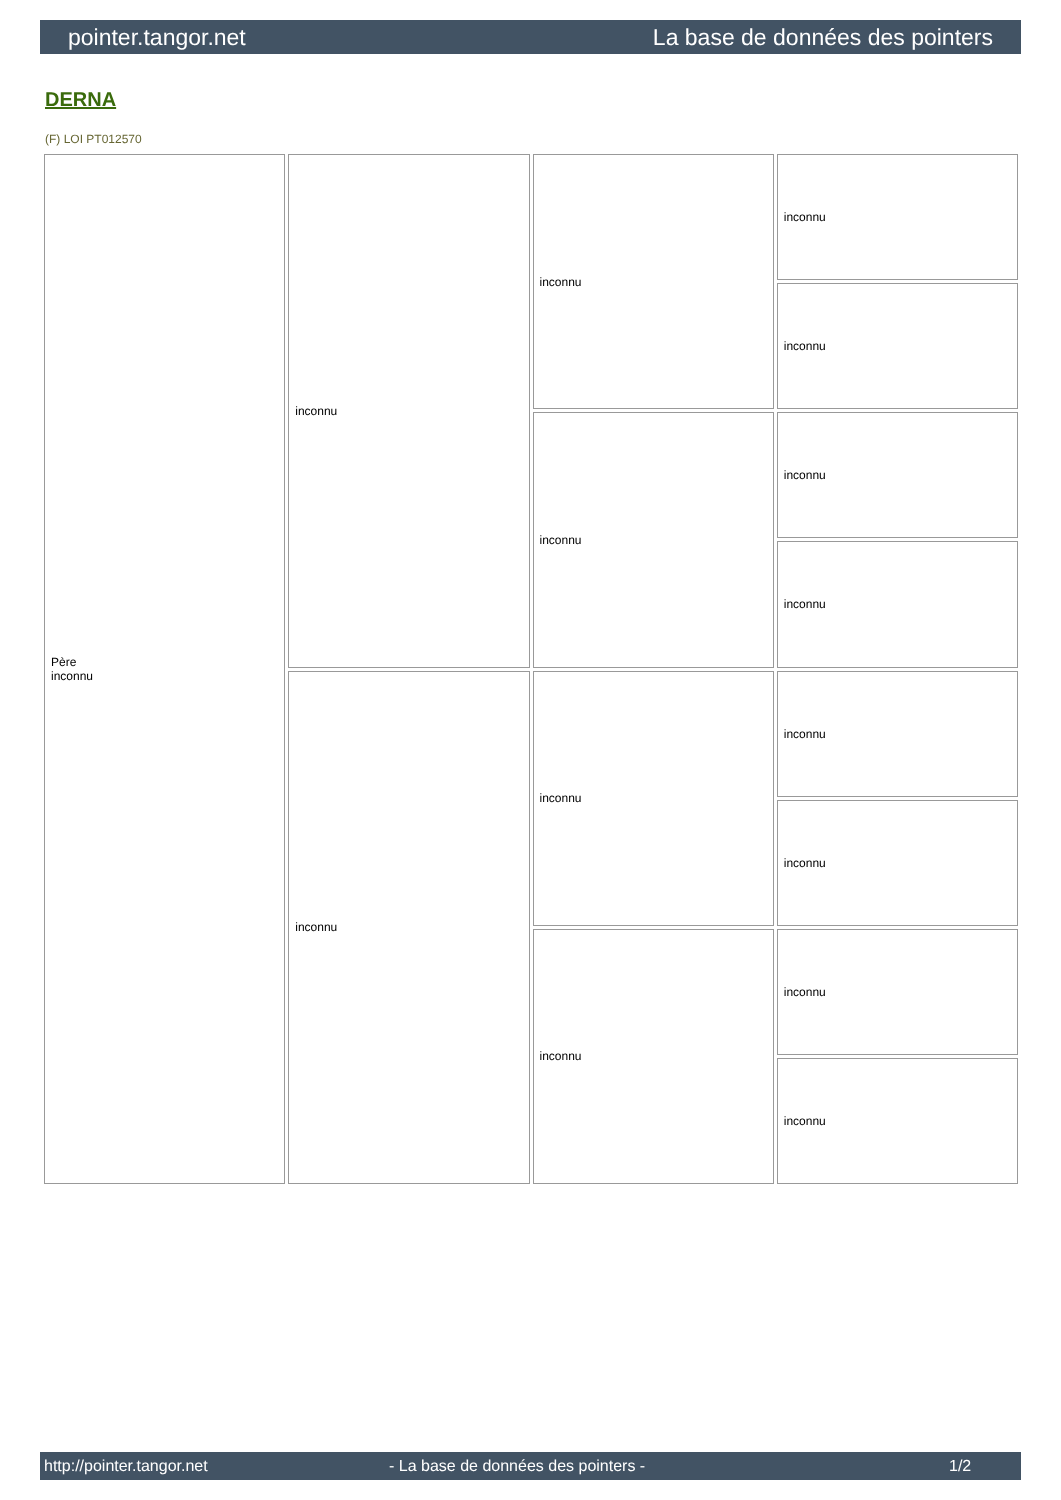pointer.tangor.net La base de données des pointers
DERNA
(F) LOI PT012570
| Père inconnu | inconnu | inconnu | inconnu |
| | | | inconnu |
| | | inconnu | inconnu |
| | | | inconnu |
| | inconnu | inconnu | inconnu |
| | | | inconnu |
| | | inconnu | inconnu |
| | | | inconnu |
http://pointer.tangor.net - La base de données des pointers - 1/2